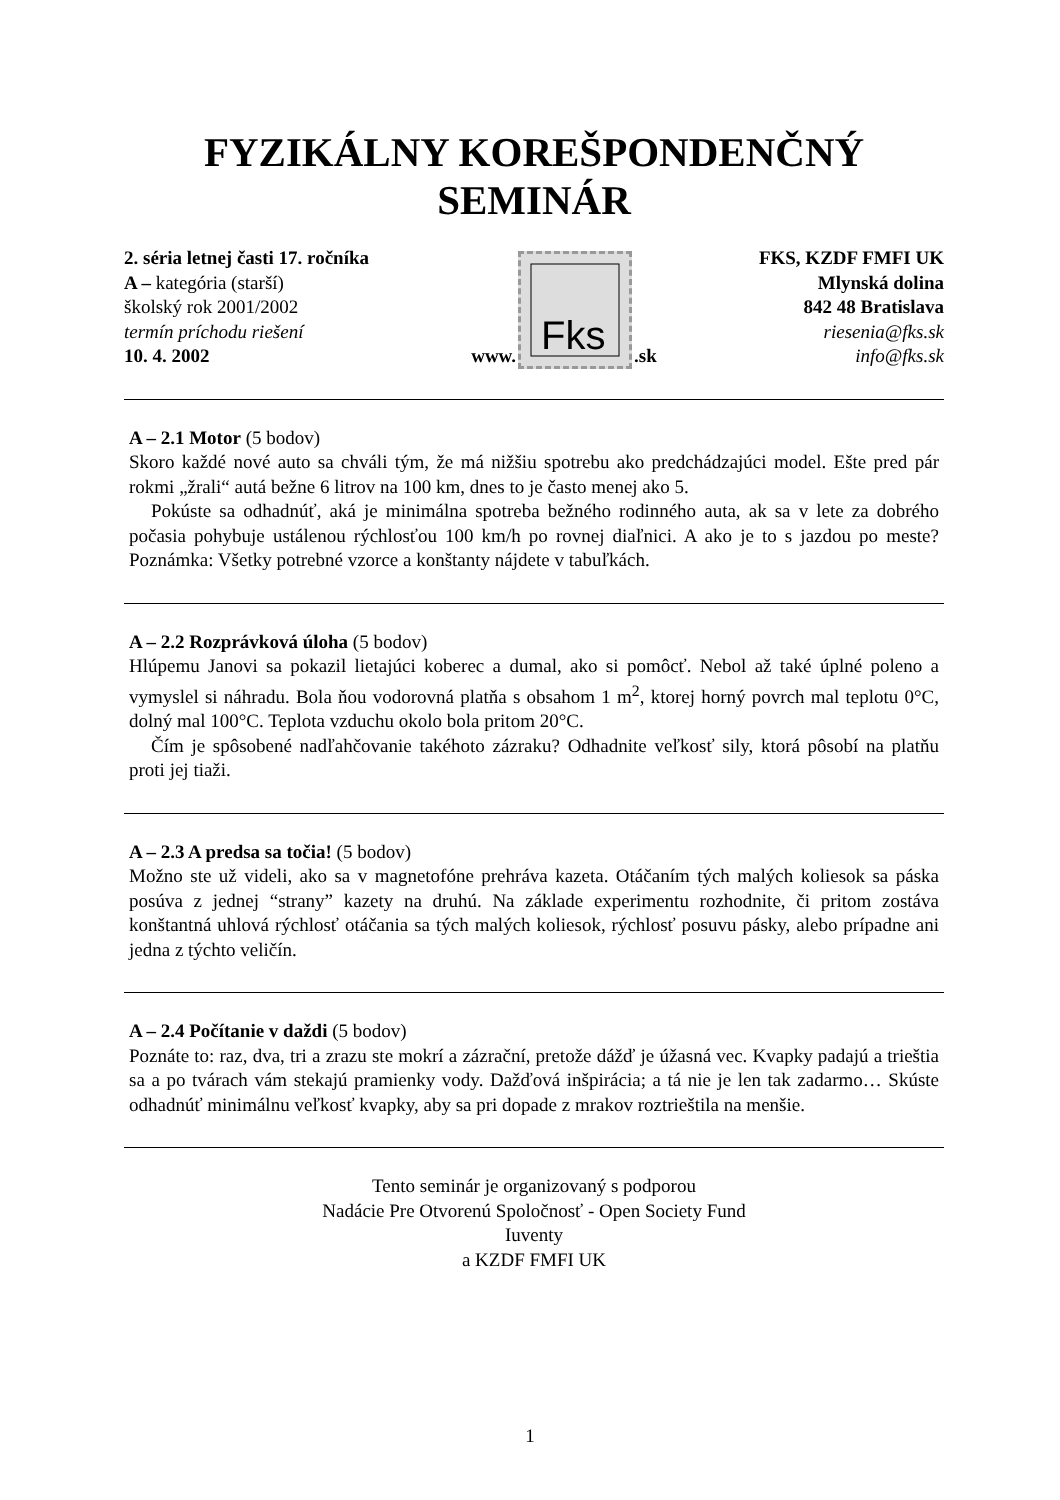FYZIKÁLNY KOREŠPONDENČNÝ SEMINÁR
2. séria letnej časti 17. ročníka
A – kategória (starší)
školský rok 2001/2002
termín príchodu riešení
10. 4. 2002
www.
Fks
.sk
FKS, KZDF FMFI UK
Mlynská dolina
842 48 Bratislava
riesenia@fks.sk
info@fks.sk
A – 2.1 Motor (5 bodov)
Skoro každé nové auto sa chváli tým, že má nižšiu spotrebu ako predchádzajúci model. Ešte pred pár rokmi „žrali“ autá bežne 6 litrov na 100 km, dnes to je často menej ako 5.
Pokúste sa odhadnúť, aká je minimálna spotreba bežného rodinného auta, ak sa v lete za dobrého počasia pohybuje ustálenou rýchlosťou 100 km/h po rovnej diaľnici. A ako je to s jazdou po meste? Poznámka: Všetky potrebné vzorce a konštanty nájdete v tabuľkách.
A – 2.2 Rozprávková úloha (5 bodov)
Hlúpemu Janovi sa pokazil lietajúci koberec a dumal, ako si pomôcť. Nebol až také úplné poleno a vymyslel si náhradu. Bola ňou vodorovná platňa s obsahom 1 m<sup>2</sup>, ktorej horný povrch mal teplotu 0°C, dolný mal 100°C. Teplota vzduchu okolo bola pritom 20°C.
Čím je spôsobené nadľahčovanie takéhoto zázraku? Odhadnite veľkosť sily, ktorá pôsobí na platňu proti jej tiaži.
A – 2.3 A predsa sa točia! (5 bodov)
Možno ste už videli, ako sa v magnetofóne prehráva kazeta. Otáčaním tých malých koliesok sa páska posúva z jednej “strany” kazety na druhú. Na základe experimentu rozhodnite, či pritom zostáva konštantná uhlová rýchlosť otáčania sa tých malých koliesok, rýchlosť posuvu pásky, alebo prípadne ani jedna z týchto veličín.
A – 2.4 Počítanie v daždi (5 bodov)
Poznáte to: raz, dva, tri a zrazu ste mokrí a zázrační, pretože dážď je úžasná vec. Kvapky padajú a trieštia sa a po tvárach vám stekajú pramienky vody. Dažďová inšpirácia; a tá nie je len tak zadarmo… Skúste odhadnúť minimálnu veľkosť kvapky, aby sa pri dopade z mrakov roztrieštila na menšie.
Tento seminár je organizovaný s podporou
Nadácie Pre Otvorenú Spoločnosť - Open Society Fund
Iuventy
a KZDF FMFI UK
1